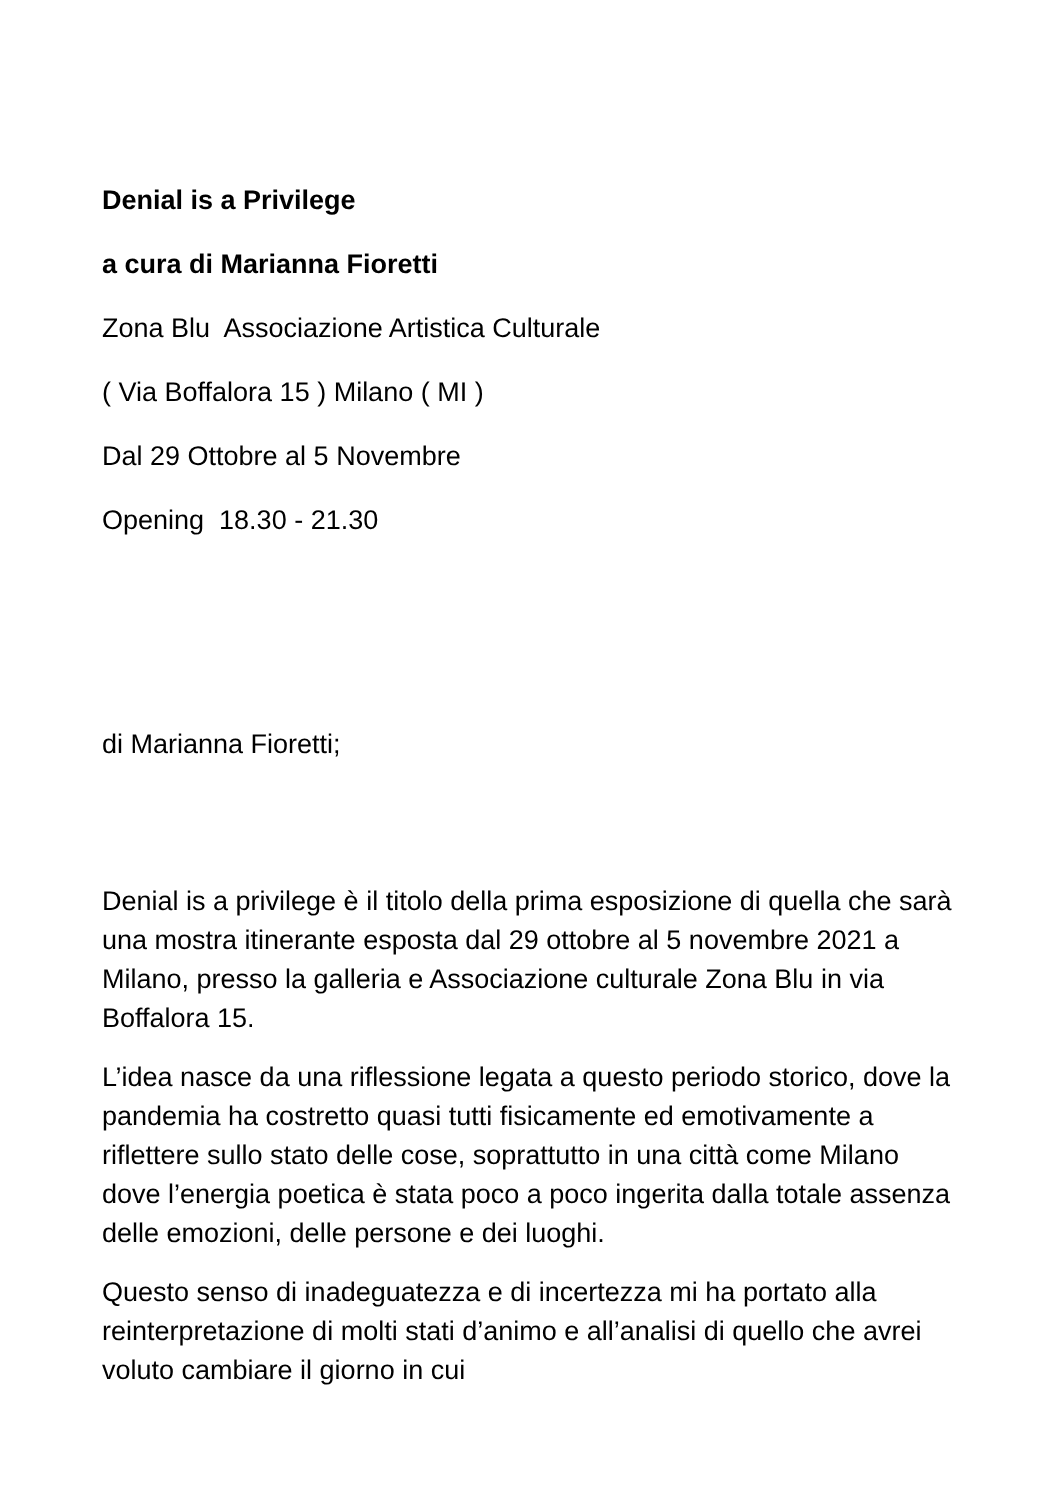Denial is a Privilege
a cura di Marianna Fioretti
Zona Blu Associazione Artistica Culturale
( Via Boffalora 15 ) Milano ( MI )
Dal 29 Ottobre al 5 Novembre
Opening 18.30 - 21.30
di Marianna Fioretti;
Denial is a privilege è il titolo della prima esposizione di quella che sarà una mostra itinerante esposta dal 29 ottobre al 5 novembre 2021 a Milano, presso la galleria e Associazione culturale Zona Blu in via Boffalora 15.
L’idea nasce da una riflessione legata a questo periodo storico, dove la pandemia ha costretto quasi tutti fisicamente ed emotivamente a riflettere sullo stato delle cose, soprattutto in una città come Milano dove l’energia poetica è stata poco a poco ingerita dalla totale assenza delle emozioni, delle persone e dei luoghi.
Questo senso di inadeguatezza e di incertezza mi ha portato alla reinterpretazione di molti stati d’animo e all’analisi di quello che avrei voluto cambiare il giorno in cui